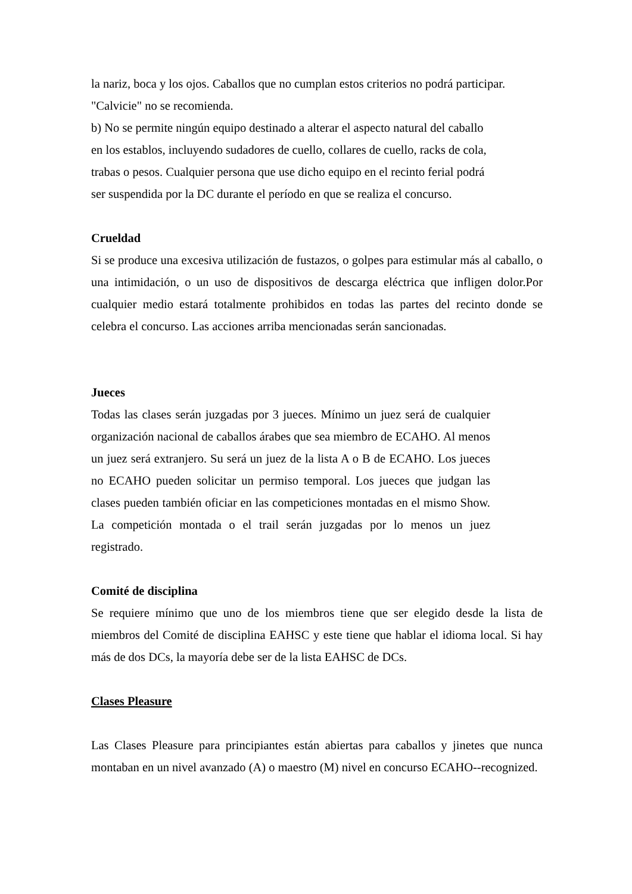la nariz, boca y los ojos. Caballos que no cumplan estos criterios no podrá participar.
"Calvicie" no se recomienda.
b) No se permite ningún equipo destinado a alterar el aspecto natural del caballo
en los establos, incluyendo sudadores de cuello, collares de cuello, racks de cola,
trabas o pesos. Cualquier persona que use dicho equipo en el recinto ferial podrá
ser suspendida por la DC durante el período en que se realiza el concurso.
Crueldad
Si se produce una excesiva utilización de fustazos, o golpes para estimular más al caballo, o una intimidación, o un uso de dispositivos de descarga eléctrica que infligen dolor.Por cualquier medio estará totalmente prohibidos en todas las partes del recinto donde se celebra el concurso. Las acciones arriba mencionadas serán sancionadas.
Jueces
Todas las clases serán juzgadas por 3 jueces. Mínimo un juez será de cualquier organización nacional de caballos árabes que sea miembro de ECAHO. Al menos un juez será extranjero. Su será un juez de la lista A o B de ECAHO. Los jueces no ECAHO pueden solicitar un permiso temporal. Los jueces que judgan las clases pueden también oficiar en las competiciones montadas en el mismo Show. La competición montada o el trail serán juzgadas por lo menos un juez registrado.
Comité de disciplina
Se requiere mínimo que uno de los miembros tiene que ser elegido desde la lista de miembros del Comité de disciplina EAHSC y este tiene que hablar el idioma local. Si hay más de dos DCs, la mayoría debe ser de la lista EAHSC de DCs.
Clases Pleasure
Las Clases Pleasure para principiantes están abiertas para caballos y jinetes que nunca montaban en un nivel avanzado (A) o maestro (M) nivel en concurso ECAHO--recognized.